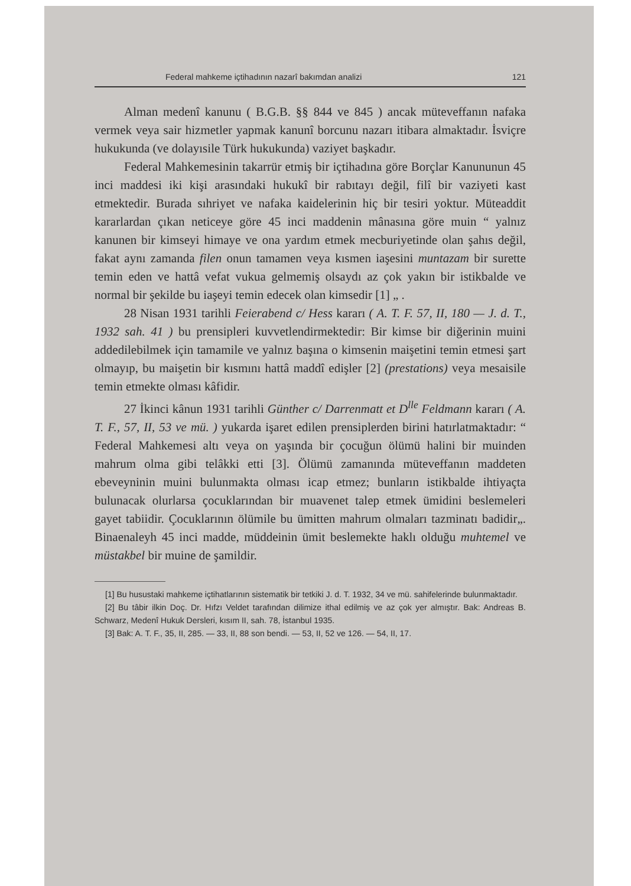Federal mahkeme içtihadının nazarî bakımdan analizi 121
Alman medenî kanunu ( B.G.B. §§ 844 ve 845 ) ancak müteveffanın nafaka vermek veya sair hizmetler yapmak kanunî borcunu nazarı itibara almaktadır. İsviçre hukukunda (ve dolayısile Türk hukukunda) vaziyet başkadır.
Federal Mahkemesinin takarrür etmiş bir içtihadına göre Borçlar Kanununun 45 inci maddesi iki kişi arasındaki hukukî bir rabıtayı değil, filî bir vaziyeti kast etmektedir. Burada sıhriyet ve nafaka kaidelerinin hiç bir tesiri yoktur. Müteaddit kararlardan çıkan neticeye göre 45 inci maddenin mânasına göre muin “ yalnız kanunen bir kimseyi himaye ve ona yardım etmek mecburiyetinde olan şahıs değil, fakat aynı zamanda filen onun tamamen veya kısmen iaşesini muntazam bir surette temin eden ve hattâ vefat vukua gelmemiş olsaydı az çok yakın bir istikbalde ve normal bir şekilde bu iaşeyi temin edecek olan kimsedir [1] „ .
28 Nisan 1931 tarihli Feierabend c/ Hess kararı ( A. T. F. 57, II, 180 — J. d. T., 1932 sah. 41 ) bu prensipleri kuvvetlendirmektedir: Bir kimse bir diğerinin muini addedilebilmek için tamamile ve yalnız başına o kimsenin maişetini temin etmesi şart olmayıp, bu maişetin bir kısmını hattâ maddî edişler [2] (prestations) veya mesaisile temin etmekte olması kâfidir.
27 İkinci kânun 1931 tarihli Günther c/ Darrenmatt et D<sup>lle</sup> Feldmann kararı ( A. T. F., 57, II, 53 ve mü. ) yukarda işaret edilen prensiplerden birini hatırlatmaktadır: “ Federal Mahkemesi altı veya on yaşında bir çocuğun ölümü halini bir muinden mahrum olma gibi telâkki etti [3]. Ölümü zamanında müteveffanın maddeten ebeveyninin muini bulunmakta olması icap etmez; bunların istikbalde ihtiyaçta bulunacak olurlarsa çocuklarından bir muavenet talep etmek ümidini beslemeleri gayet tabiidir. Çocuklarının ölümile bu ümitten mahrum olmaları tazminatı badidir„. Binaenaleyh 45 inci madde, müddeinin ümit beslemekte haklı olduğu muhtemel ve müstakbel bir muine de şamildir.
[1] Bu husustaki mahkeme içtihatlarının sistematik bir tetkiki J. d. T. 1932, 34 ve mü. sahifelerinde bulunmaktadır.
[2] Bu tâbir ilkin Doç. Dr. Hıfzı Veldet tarafından dilimize ithal edilmiş ve az çok yer almıştır. Bak: Andreas B. Schwarz, Medenî Hukuk Dersleri, kısım II, sah. 78, İstanbul 1935.
[3] Bak: A. T. F., 35, II, 285. — 33, II, 88 son bendi. — 53, II, 52 ve 126. — 54, II, 17.